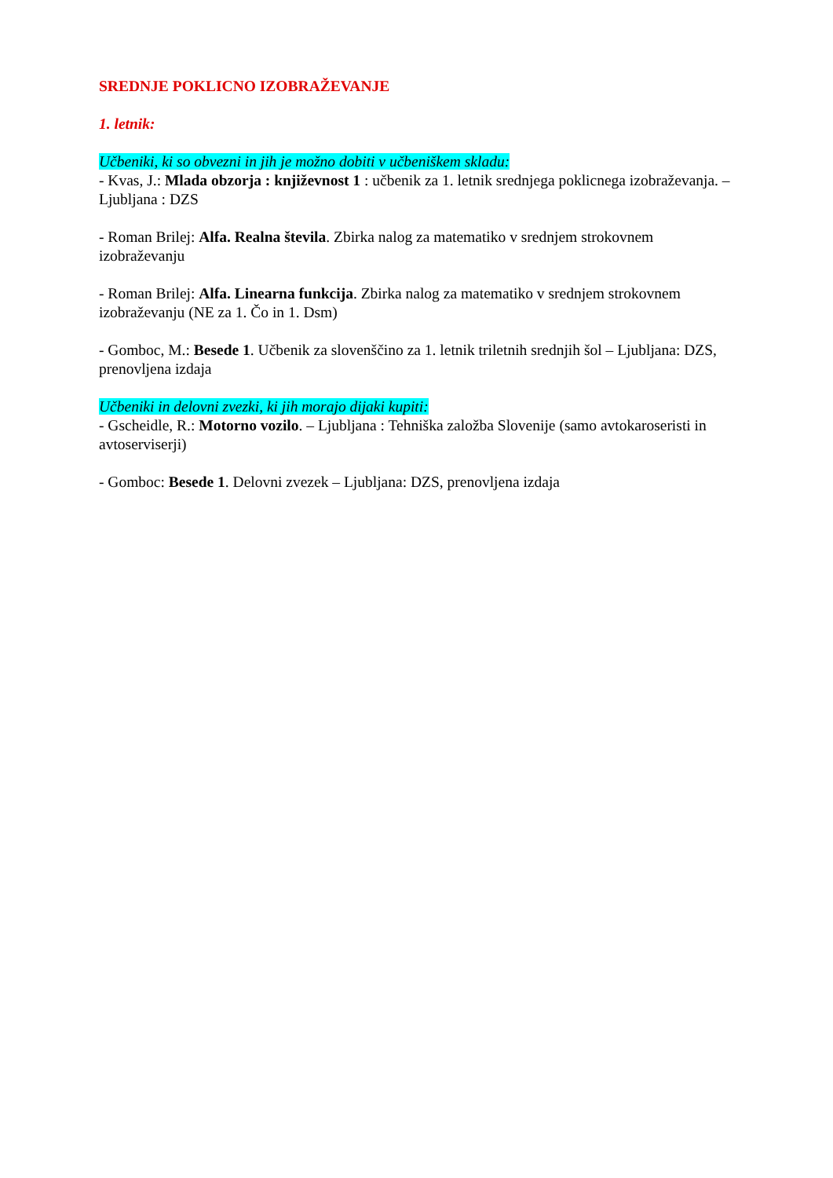SREDNJE POKLICNO IZOBRAŽEVANJE
1. letnik:
Učbeniki, ki so obvezni in jih je možno dobiti v učbeniškem skladu:
- Kvas, J.: Mlada obzorja : književnost 1 : učbenik za 1. letnik srednjega poklicnega izobraževanja. – Ljubljana : DZS
- Roman Brilej: Alfa. Realna števila. Zbirka nalog za matematiko v srednjem strokovnem izobraževanju
- Roman Brilej: Alfa. Linearna funkcija. Zbirka nalog za matematiko v srednjem strokovnem izobraževanju (NE za 1. Čo in 1. Dsm)
- Gomboc, M.: Besede 1. Učbenik za slovenščino za 1. letnik triletnih srednjih šol – Ljubljana: DZS, prenovljena izdaja
Učbeniki in delovni zvezki, ki jih morajo dijaki kupiti:
- Gscheidle, R.: Motorno vozilo. – Ljubljana : Tehniška založba Slovenije (samo avtokaroseristi in avtoserviserji)
- Gomboc: Besede 1. Delovni zvezek – Ljubljana: DZS, prenovljena izdaja